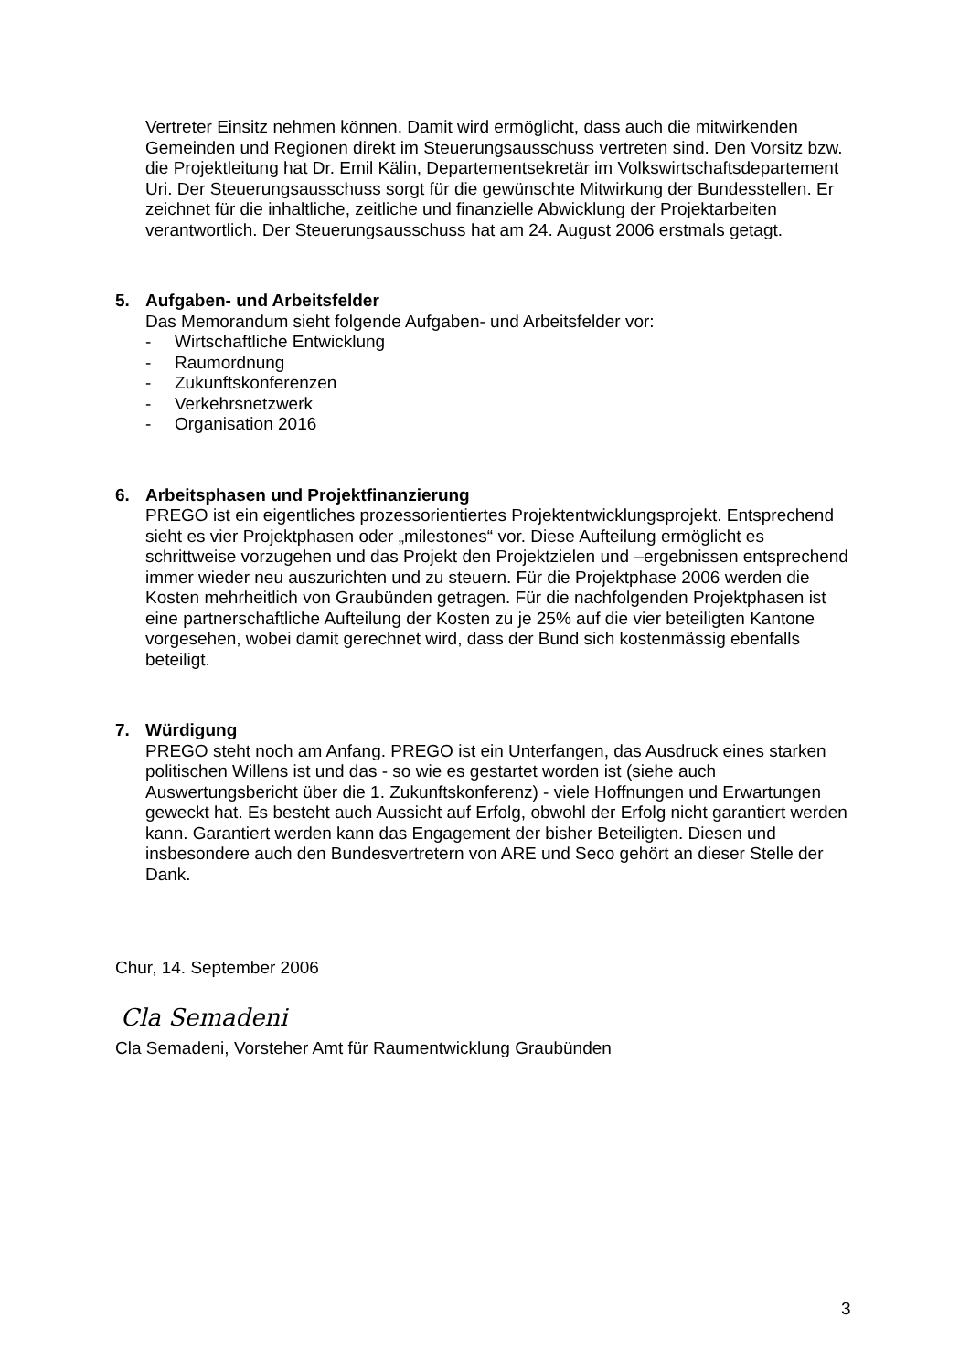Vertreter Einsitz nehmen können. Damit wird ermöglicht, dass auch die mitwirkenden Gemeinden und Regionen direkt im Steuerungsausschuss vertreten sind. Den Vorsitz bzw. die Projektleitung hat Dr. Emil Kälin, Departementsekretär im Volkswirtschaftsdepartement Uri. Der Steuerungsausschuss sorgt für die gewünschte Mitwirkung der Bundesstellen. Er zeichnet für die inhaltliche, zeitliche und finanzielle Abwicklung der Projektarbeiten verantwortlich. Der Steuerungsausschuss hat am 24. August 2006 erstmals getagt.
5. Aufgaben- und Arbeitsfelder
Das Memorandum sieht folgende Aufgaben- und Arbeitsfelder vor:
- Wirtschaftliche Entwicklung
- Raumordnung
- Zukunftskonferenzen
- Verkehrsnetzwerk
- Organisation 2016
6. Arbeitsphasen und Projektfinanzierung
PREGO ist ein eigentliches prozessorientiertes Projektentwicklungsprojekt. Entsprechend sieht es vier Projektphasen oder „milestones“ vor. Diese Aufteilung ermöglicht es schrittweise vorzugehen und das Projekt den Projektzielen und –ergebnissen entsprechend immer wieder neu auszurichten und zu steuern. Für die Projektphase 2006 werden die Kosten mehrheitlich von Graubünden getragen. Für die nachfolgenden Projektphasen ist eine partnerschaftliche Aufteilung der Kosten zu je 25% auf die vier beteiligten Kantone vorgesehen, wobei damit gerechnet wird, dass der Bund sich kostenmässig ebenfalls beteiligt.
7. Würdigung
PREGO steht noch am Anfang. PREGO ist ein Unterfangen, das Ausdruck eines starken politischen Willens ist und das - so wie es gestartet worden ist (siehe auch Auswertungsbericht über die 1. Zukunftskonferenz) - viele Hoffnungen und Erwartungen geweckt hat. Es besteht auch Aussicht auf Erfolg, obwohl der Erfolg nicht garantiert werden kann. Garantiert werden kann das Engagement der bisher Beteiligten. Diesen und insbesondere auch den Bundesvertretern von ARE und Seco gehört an dieser Stelle der Dank.
Chur, 14. September 2006
Cla Semadeni
Cla Semadeni, Vorsteher Amt für Raumentwicklung Graubünden
3